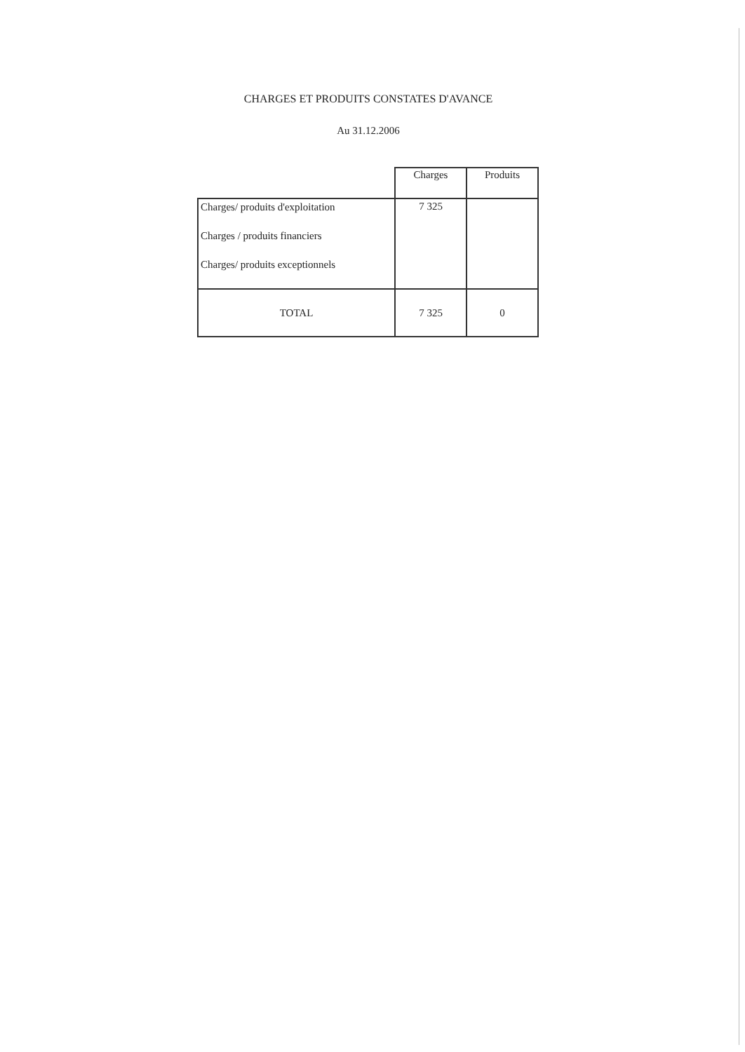CHARGES ET PRODUITS CONSTATES D'AVANCE
Au 31.12.2006
| | Charges | Produits |
| Charges/ produits d'exploitation Charges / produits financiers Charges/ produits exceptionnels | 7 325 | |
| TOTAL | 7 325 | 0 |